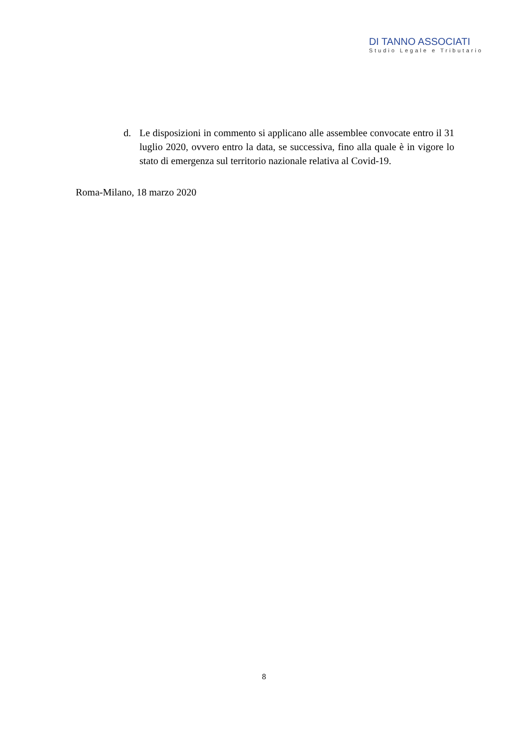DI TANNO ASSOCIATI
Studio Legale e Tributario
d. Le disposizioni in commento si applicano alle assemblee convocate entro il 31 luglio 2020, ovvero entro la data, se successiva, fino alla quale è in vigore lo stato di emergenza sul territorio nazionale relativa al Covid-19.
Roma-Milano, 18 marzo 2020
8